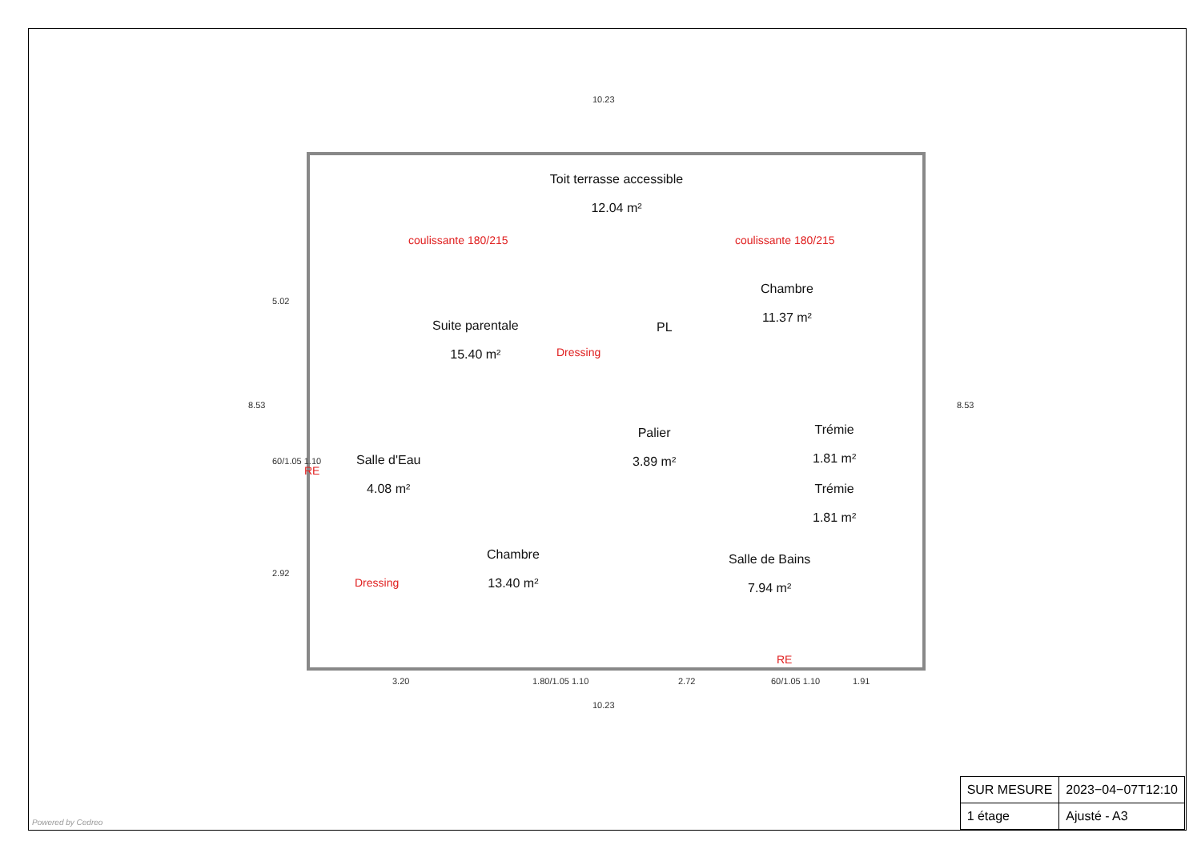10.23
Toit terrasse accessible
12.04 m²
coulissante 180/215 coulissante 180/215
Suite parentale
15.40 m²
Dressing
PL
Chambre
11.37 m²
Palier
3.89 m²
Trémie
1.81 m²
Trémie
1.81 m²
Salle d'Eau
4.08 m²
RE
Chambre
13.40 m²
Dressing
Salle de Bains
7.94 m²
RE
8.53
5.02
60/1.05 1.10
2.92
8.53
3.20 1.80/1.05 1.10 2.72 60/1.05 1.10 1.91
10.23
| SUR MESURE | 2023−04−07T12:10 |
| 1 étage | Ajusté - A3 |
Powered by Cedreo